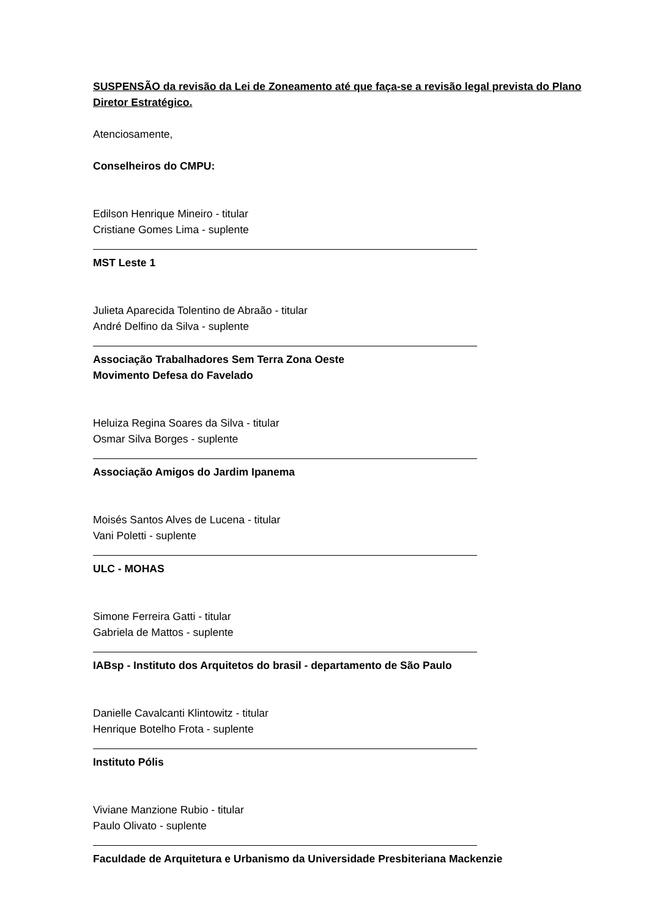SUSPENSÃO da revisão da Lei de Zoneamento até que faça-se a revisão legal prevista do Plano Diretor Estratégico.
Atenciosamente,
Conselheiros do CMPU:
Edilson Henrique Mineiro - titular
Cristiane Gomes Lima - suplente
MST Leste 1
Julieta Aparecida Tolentino de Abraão - titular
André Delfino da Silva - suplente
Associação Trabalhadores Sem Terra Zona Oeste
Movimento Defesa do Favelado
Heluiza Regina Soares da Silva - titular
Osmar Silva Borges - suplente
Associação Amigos do Jardim Ipanema
Moisés Santos Alves de Lucena - titular
Vani Poletti - suplente
ULC - MOHAS
Simone Ferreira Gatti - titular
Gabriela de Mattos - suplente
IABsp - Instituto dos Arquitetos do brasil - departamento de São Paulo
Danielle Cavalcanti Klintowitz - titular
Henrique Botelho Frota - suplente
Instituto Pólis
Viviane Manzione Rubio - titular
Paulo Olivato - suplente
Faculdade de Arquitetura e Urbanismo da Universidade Presbiteriana Mackenzie